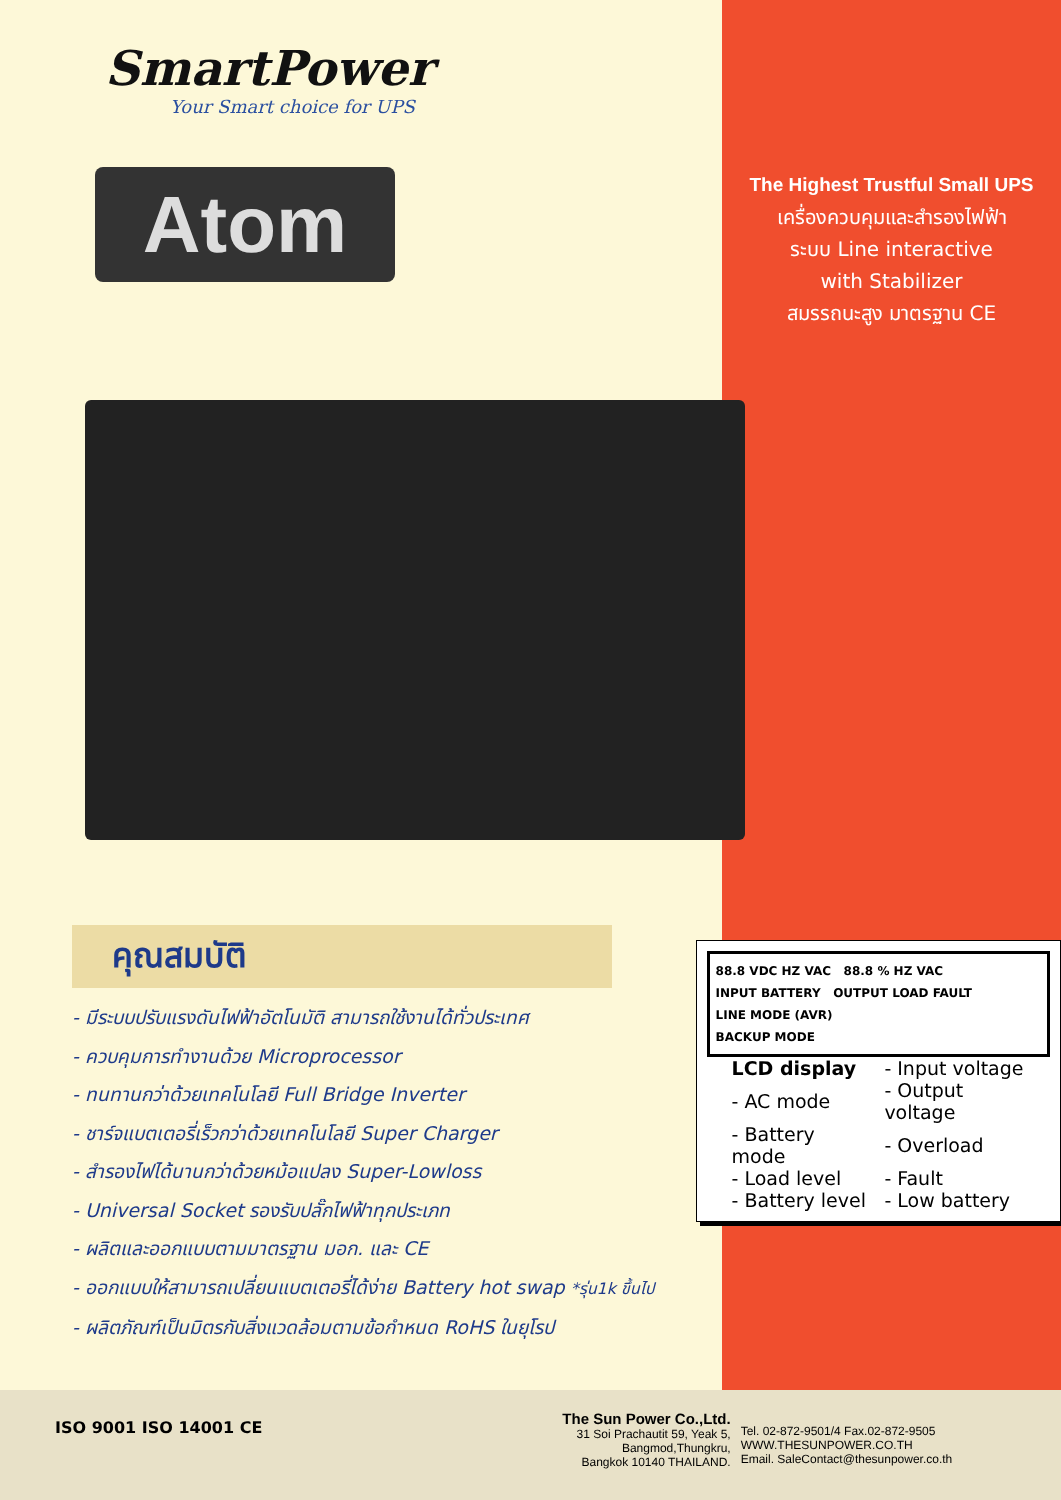SmartPower
Your Smart choice for UPS
Atom
The Highest Trustful Small UPS
เครื่องควบคุมและสำรองไฟฟ้า
ระบบ Line interactive
with Stabilizer
สมรรถนะสูง มาตรฐาน CE
คุณสมบัติ
- มีระบบปรับแรงดันไฟฟ้าอัตโนมัติ สามารถใช้งานได้ทั่วประเทศ
- ควบคุมการทำงานด้วย Microprocessor
- ทนทานกว่าด้วยเทคโนโลยี Full Bridge Inverter
- ชาร์จแบตเตอรี่เร็วกว่าด้วยเทคโนโลยี Super Charger
- สำรองไฟได้นานกว่าด้วยหม้อแปลง Super-Lowloss
- Universal Socket รองรับปลั๊กไฟฟ้าทุกประเภท
- ผลิตและออกแบบตามมาตรฐาน มอก. และ CE
- ออกแบบให้สามารถเปลี่ยนแบตเตอรี่ได้ง่าย Battery hot swap *รุ่น1k ขึ้นไป
- ผลิตภัณฑ์เป็นมิตรกับสิ่งแวดล้อมตามข้อกำหนด RoHS ในยุโรป
88.8 VDC HZ VAC 88.8 % HZ VAC
INPUT BATTERY OUTPUT LOAD FAULT
LINE MODE (AVR)
BACKUP MODE
| LCD display | - Input voltage |
| - AC mode | - Output voltage |
| - Battery mode | - Overload |
| - Load level | - Fault |
| - Battery level | - Low battery |
ISO 9001 ISO 14001 CE
The Sun Power Co.,Ltd.
31 Soi Prachautit 59, Yeak 5,
Bangmod,Thungkru,
Bangkok 10140 THAILAND.
Tel. 02-872-9501/4 Fax.02-872-9505
WWW.THESUNPOWER.CO.TH
Email. SaleContact@thesunpower.co.th